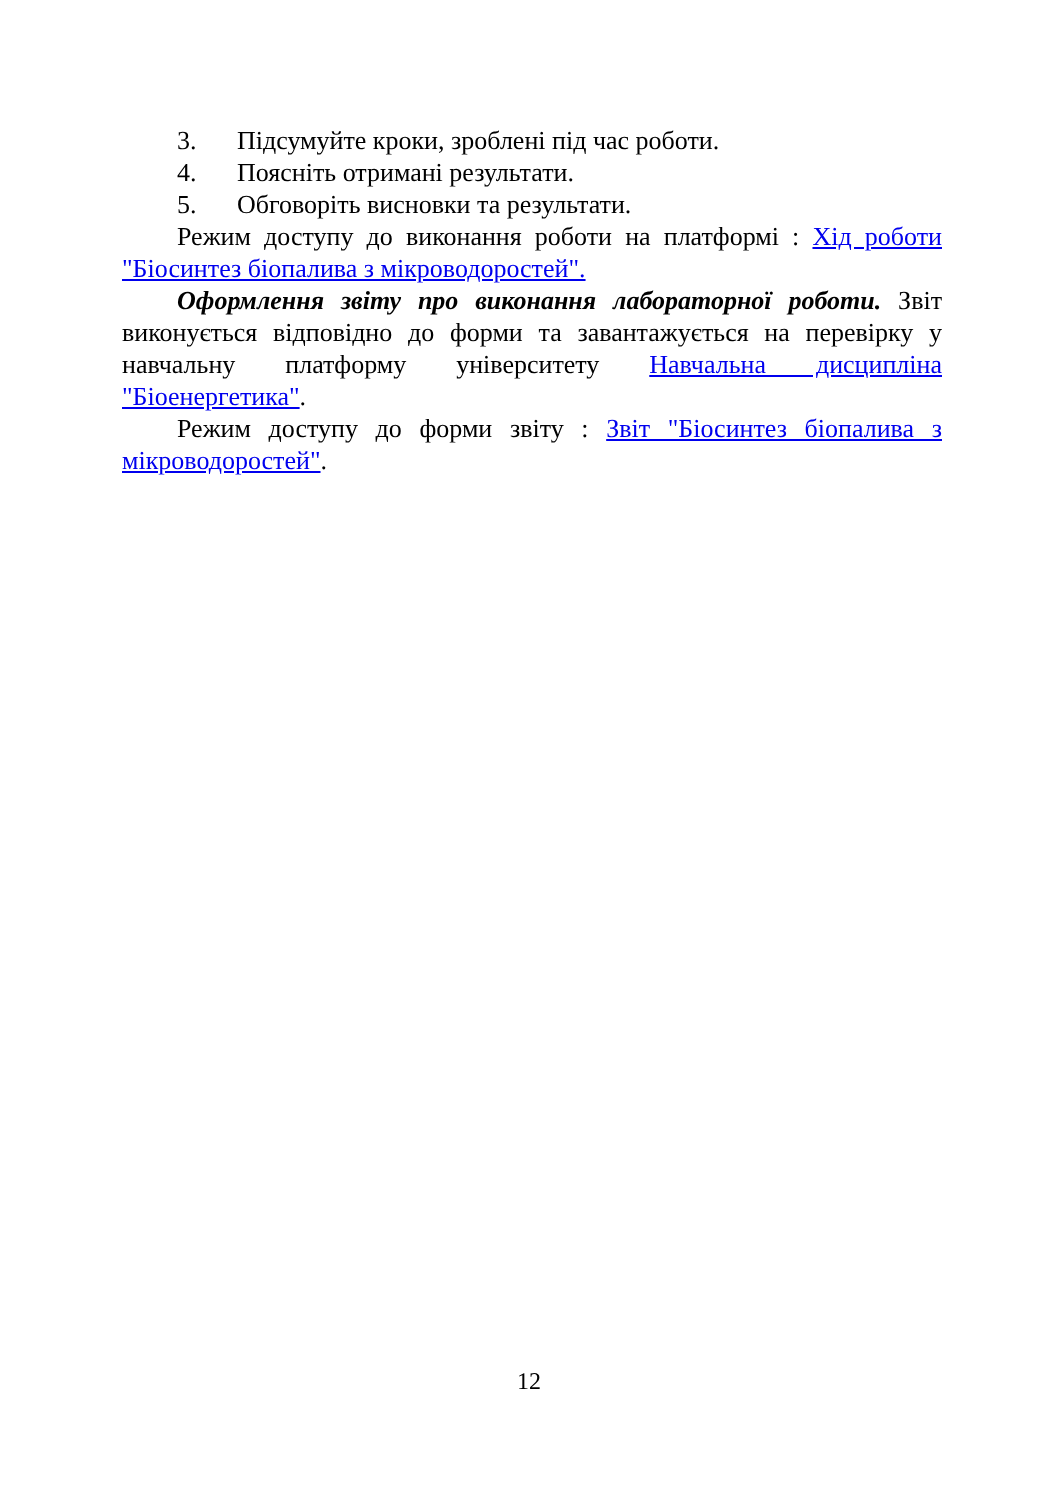3. Підсумуйте кроки, зроблені під час роботи.
4. Поясніть отримані результати.
5. Обговоріть висновки та результати.
Режим доступу до виконання роботи на платформі : Хід роботи "Біосинтез біопалива з мікроводоростей".
Оформлення звіту про виконання лабораторної роботи. Звіт виконується відповідно до форми та завантажується на перевірку у навчальну платформу університету Навчальна дисципліна "Біоенергетика".
Режим доступу до форми звіту : Звіт "Біосинтез біопалива з мікроводоростей".
12